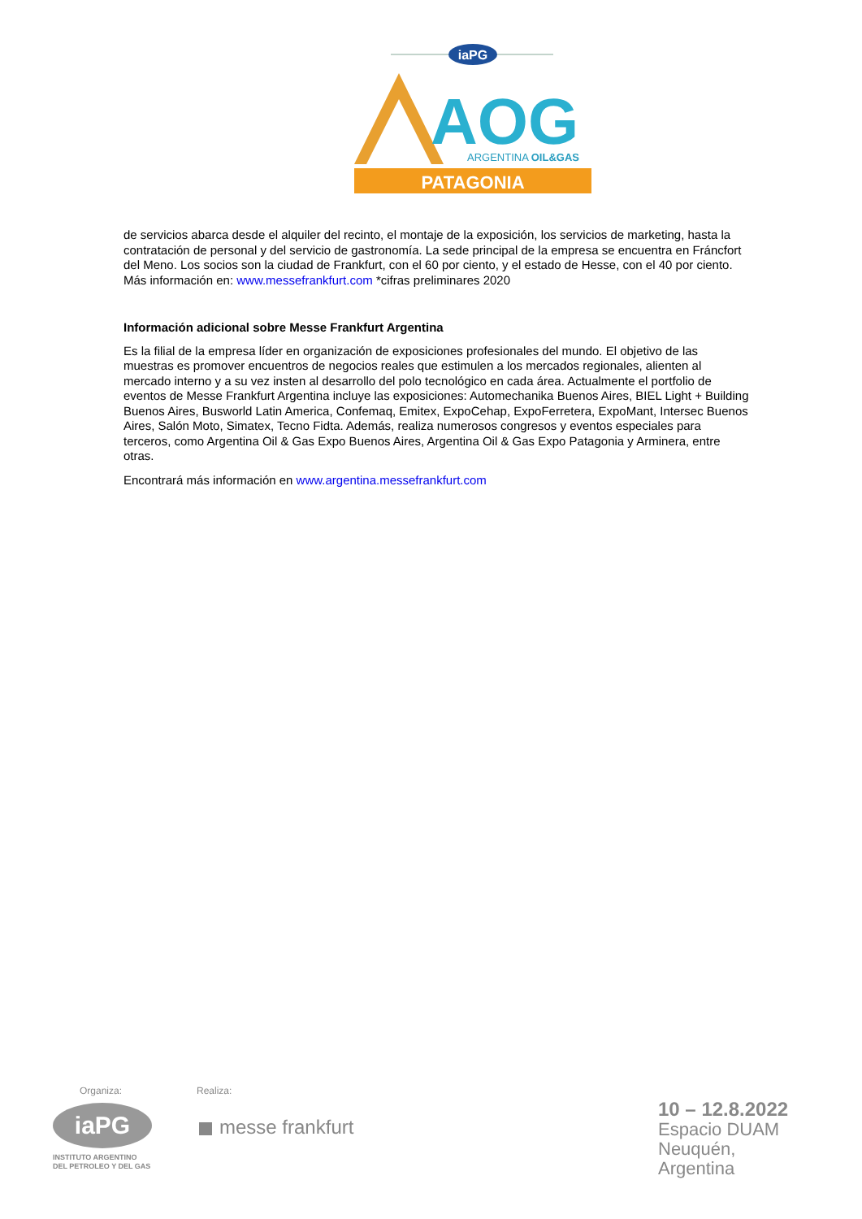iaPG
AOG
ARGENTINA OIL&GAS
PATAGONIA
de servicios abarca desde el alquiler del recinto, el montaje de la exposición, los servicios de marketing, hasta la contratación de personal y del servicio de gastronomía. La sede principal de la empresa se encuentra en Fráncfort del Meno. Los socios son la ciudad de Frankfurt, con el 60 por ciento, y el estado de Hesse, con el 40 por ciento. Más información en: www.messefrankfurt.com *cifras preliminares 2020
Información adicional sobre Messe Frankfurt Argentina
Es la filial de la empresa líder en organización de exposiciones profesionales del mundo. El objetivo de las muestras es promover encuentros de negocios reales que estimulen a los mercados regionales, alienten al mercado interno y a su vez insten al desarrollo del polo tecnológico en cada área. Actualmente el portfolio de eventos de Messe Frankfurt Argentina incluye las exposiciones: Automechanika Buenos Aires, BIEL Light + Building Buenos Aires, Busworld Latin America, Confemaq, Emitex, ExpoCehap, ExpoFerretera, ExpoMant, Intersec Buenos Aires, Salón Moto, Simatex, Tecno Fidta. Además, realiza numerosos congresos y eventos especiales para terceros, como Argentina Oil & Gas Expo Buenos Aires, Argentina Oil & Gas Expo Patagonia y Arminera, entre otras.
Encontrará más información en www.argentina.messefrankfurt.com
Organiza: Realiza:
iaPG
INSTITUTO ARGENTINO
DEL PETROLEO Y DEL GAS
messe frankfurt
10 – 12.8.2022
Espacio DUAM
Neuquén, Argentina